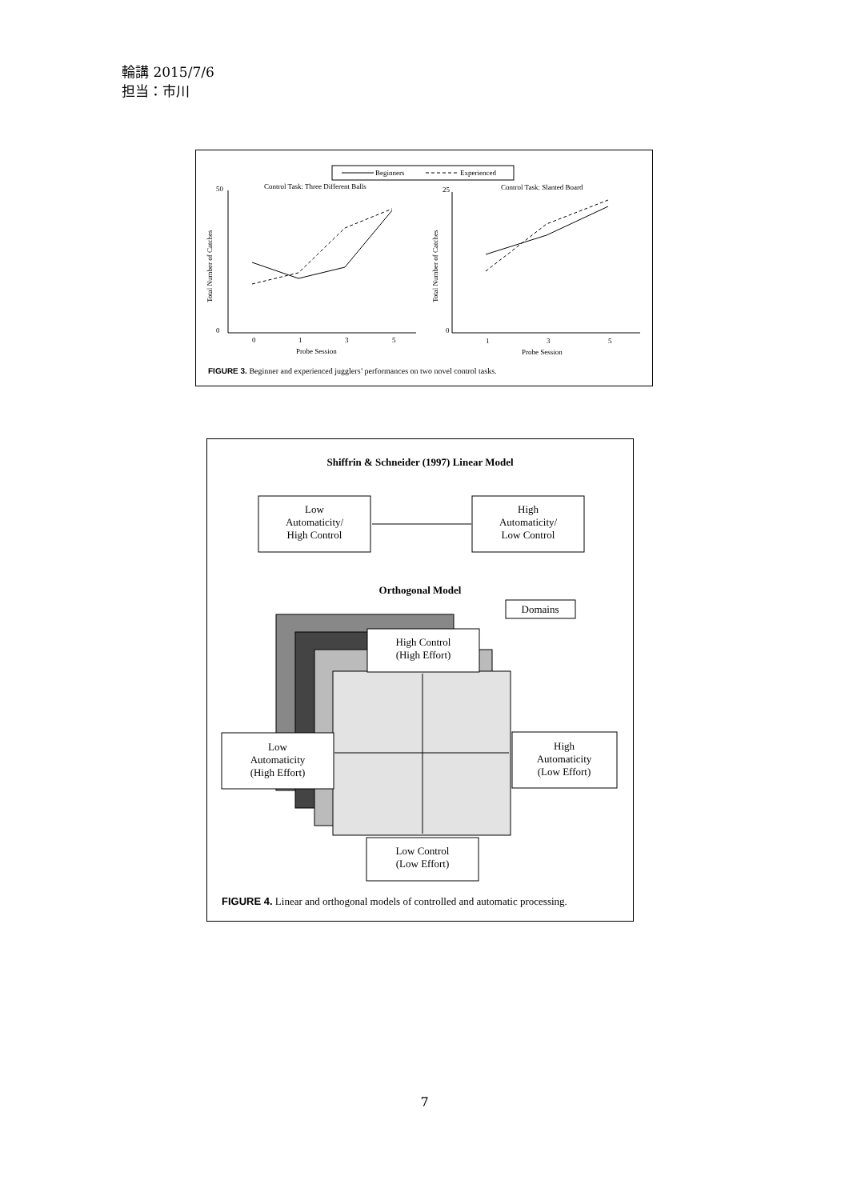輪講 2015/7/6
担当：市川
Beginners
Experienced
Control Task: Three Different Balls
Control Task: Slanted Board
0
1
3
5
1
3
5
Probe Session
Probe Session
50
0
25
0
Total Number of Catches
Total Number of Catches
FIGURE 3. Beginner and experienced jugglers’ performances on two novel control tasks.
Shiffrin & Schneider (1997) Linear Model
Low
Automaticity/
High Control
High
Automaticity/
Low Control
Orthogonal Model
Domains
High Control
(High Effort)
Low
Automaticity
(High Effort)
High
Automaticity
(Low Effort)
Low Control
(Low Effort)
FIGURE 4. Linear and orthogonal models of controlled and automatic processing.
7